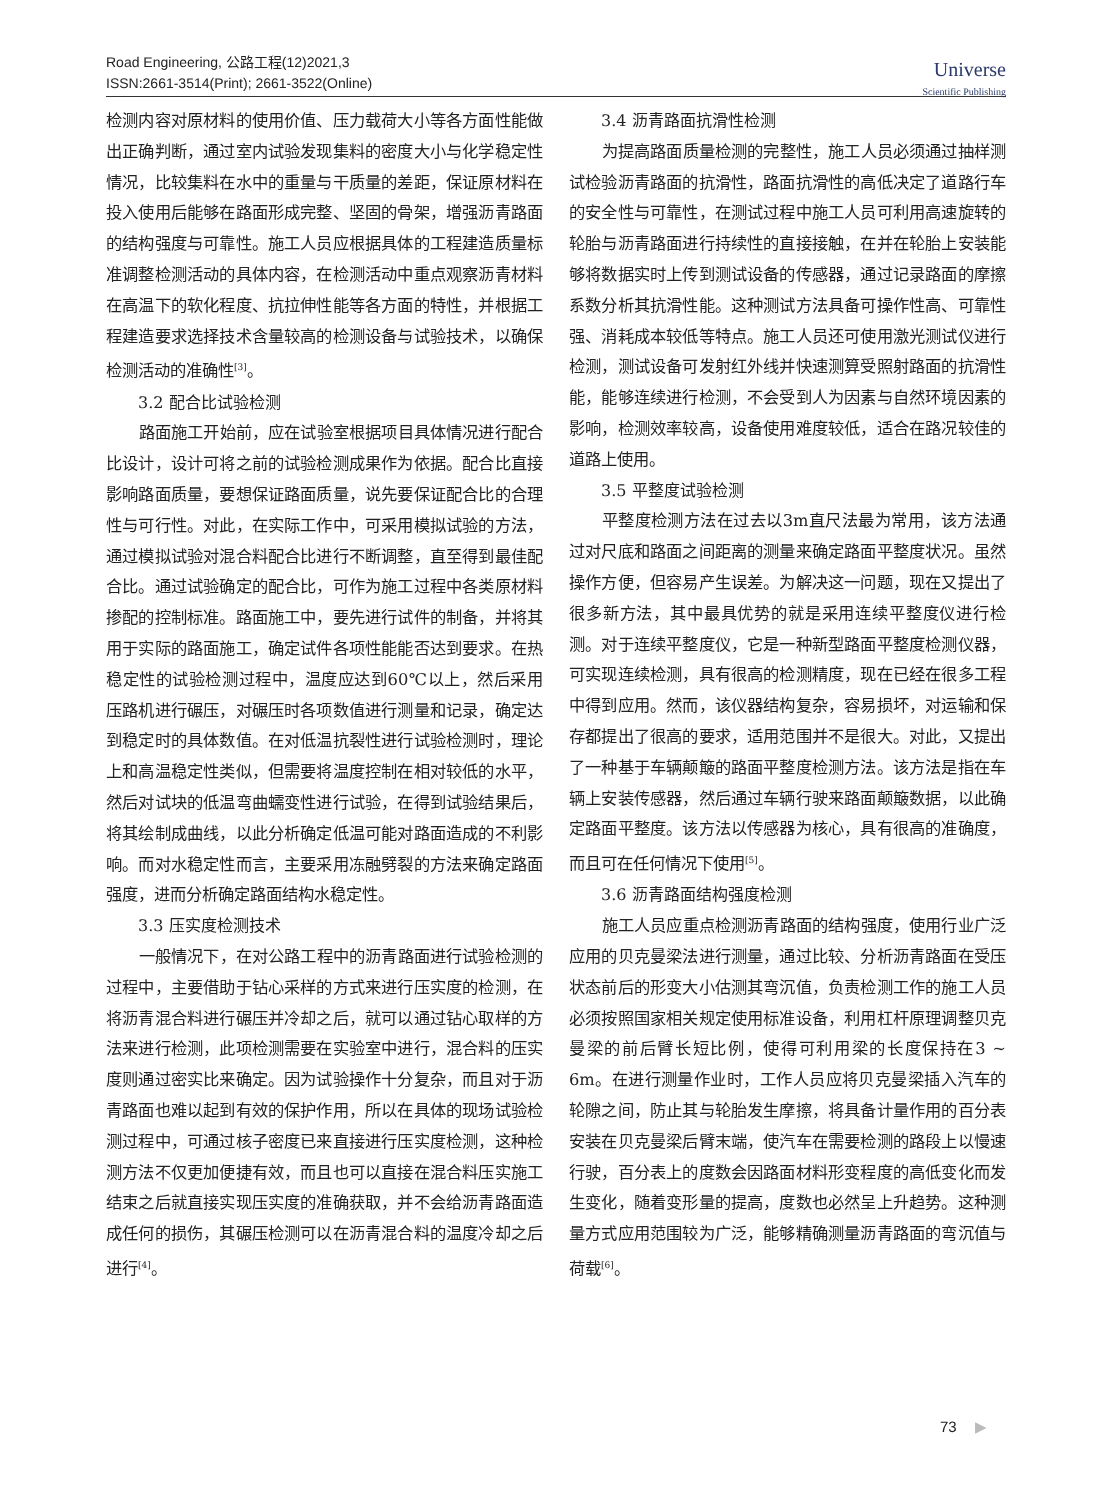Road Engineering, 公路工程(12)2021,3
ISSN:2661-3514(Print); 2661-3522(Online)
Universe
Scientific Publishing
检测内容对原材料的使用价值、压力载荷大小等各方面性能做出正确判断，通过室内试验发现集料的密度大小与化学稳定性情况，比较集料在水中的重量与干质量的差距，保证原材料在投入使用后能够在路面形成完整、坚固的骨架，增强沥青路面的结构强度与可靠性。施工人员应根据具体的工程建造质量标准调整检测活动的具体内容，在检测活动中重点观察沥青材料在高温下的软化程度、抗拉伸性能等各方面的特性，并根据工程建造要求选择技术含量较高的检测设备与试验技术，以确保检测活动的准确性<sup>[3]</sup>。
3.2 配合比试验检测
路面施工开始前，应在试验室根据项目具体情况进行配合比设计，设计可将之前的试验检测成果作为依据。配合比直接影响路面质量，要想保证路面质量，说先要保证配合比的合理性与可行性。对此，在实际工作中，可采用模拟试验的方法，通过模拟试验对混合料配合比进行不断调整，直至得到最佳配合比。通过试验确定的配合比，可作为施工过程中各类原材料掺配的控制标准。路面施工中，要先进行试件的制备，并将其用于实际的路面施工，确定试件各项性能能否达到要求。在热稳定性的试验检测过程中，温度应达到60℃以上，然后采用压路机进行碾压，对碾压时各项数值进行测量和记录，确定达到稳定时的具体数值。在对低温抗裂性进行试验检测时，理论上和高温稳定性类似，但需要将温度控制在相对较低的水平，然后对试块的低温弯曲蠕变性进行试验，在得到试验结果后，将其绘制成曲线，以此分析确定低温可能对路面造成的不利影响。而对水稳定性而言，主要采用冻融劈裂的方法来确定路面强度，进而分析确定路面结构水稳定性。
3.3 压实度检测技术
一般情况下，在对公路工程中的沥青路面进行试验检测的过程中，主要借助于钻心采样的方式来进行压实度的检测，在将沥青混合料进行碾压并冷却之后，就可以通过钻心取样的方法来进行检测，此项检测需要在实验室中进行，混合料的压实度则通过密实比来确定。因为试验操作十分复杂，而且对于沥青路面也难以起到有效的保护作用，所以在具体的现场试验检测过程中，可通过核子密度已来直接进行压实度检测，这种检测方法不仅更加便捷有效，而且也可以直接在混合料压实施工结束之后就直接实现压实度的准确获取，并不会给沥青路面造成任何的损伤，其碾压检测可以在沥青混合料的温度冷却之后进行<sup>[4]</sup>。
3.4 沥青路面抗滑性检测
为提高路面质量检测的完整性，施工人员必须通过抽样测试检验沥青路面的抗滑性，路面抗滑性的高低决定了道路行车的安全性与可靠性，在测试过程中施工人员可利用高速旋转的轮胎与沥青路面进行持续性的直接接触，在并在轮胎上安装能够将数据实时上传到测试设备的传感器，通过记录路面的摩擦系数分析其抗滑性能。这种测试方法具备可操作性高、可靠性强、消耗成本较低等特点。施工人员还可使用激光测试仪进行检测，测试设备可发射红外线并快速测算受照射路面的抗滑性能，能够连续进行检测，不会受到人为因素与自然环境因素的影响，检测效率较高，设备使用难度较低，适合在路况较佳的道路上使用。
3.5 平整度试验检测
平整度检测方法在过去以3m直尺法最为常用，该方法通过对尺底和路面之间距离的测量来确定路面平整度状况。虽然操作方便，但容易产生误差。为解决这一问题，现在又提出了很多新方法，其中最具优势的就是采用连续平整度仪进行检测。对于连续平整度仪，它是一种新型路面平整度检测仪器，可实现连续检测，具有很高的检测精度，现在已经在很多工程中得到应用。然而，该仪器结构复杂，容易损坏，对运输和保存都提出了很高的要求，适用范围并不是很大。对此，又提出了一种基于车辆颠簸的路面平整度检测方法。该方法是指在车辆上安装传感器，然后通过车辆行驶来路面颠簸数据，以此确定路面平整度。该方法以传感器为核心，具有很高的准确度，而且可在任何情况下使用<sup>[5]</sup>。
3.6 沥青路面结构强度检测
施工人员应重点检测沥青路面的结构强度，使用行业广泛应用的贝克曼梁法进行测量，通过比较、分析沥青路面在受压状态前后的形变大小估测其弯沉值，负责检测工作的施工人员必须按照国家相关规定使用标准设备，利用杠杆原理调整贝克曼梁的前后臂长短比例，使得可利用梁的长度保持在3 ~ 6m。在进行测量作业时，工作人员应将贝克曼梁插入汽车的轮隙之间，防止其与轮胎发生摩擦，将具备计量作用的百分表安装在贝克曼梁后臂末端，使汽车在需要检测的路段上以慢速行驶，百分表上的度数会因路面材料形变程度的高低变化而发生变化，随着变形量的提高，度数也必然呈上升趋势。这种测量方式应用范围较为广泛，能够精确测量沥青路面的弯沉值与荷载<sup>[6]</sup>。
73 ▶